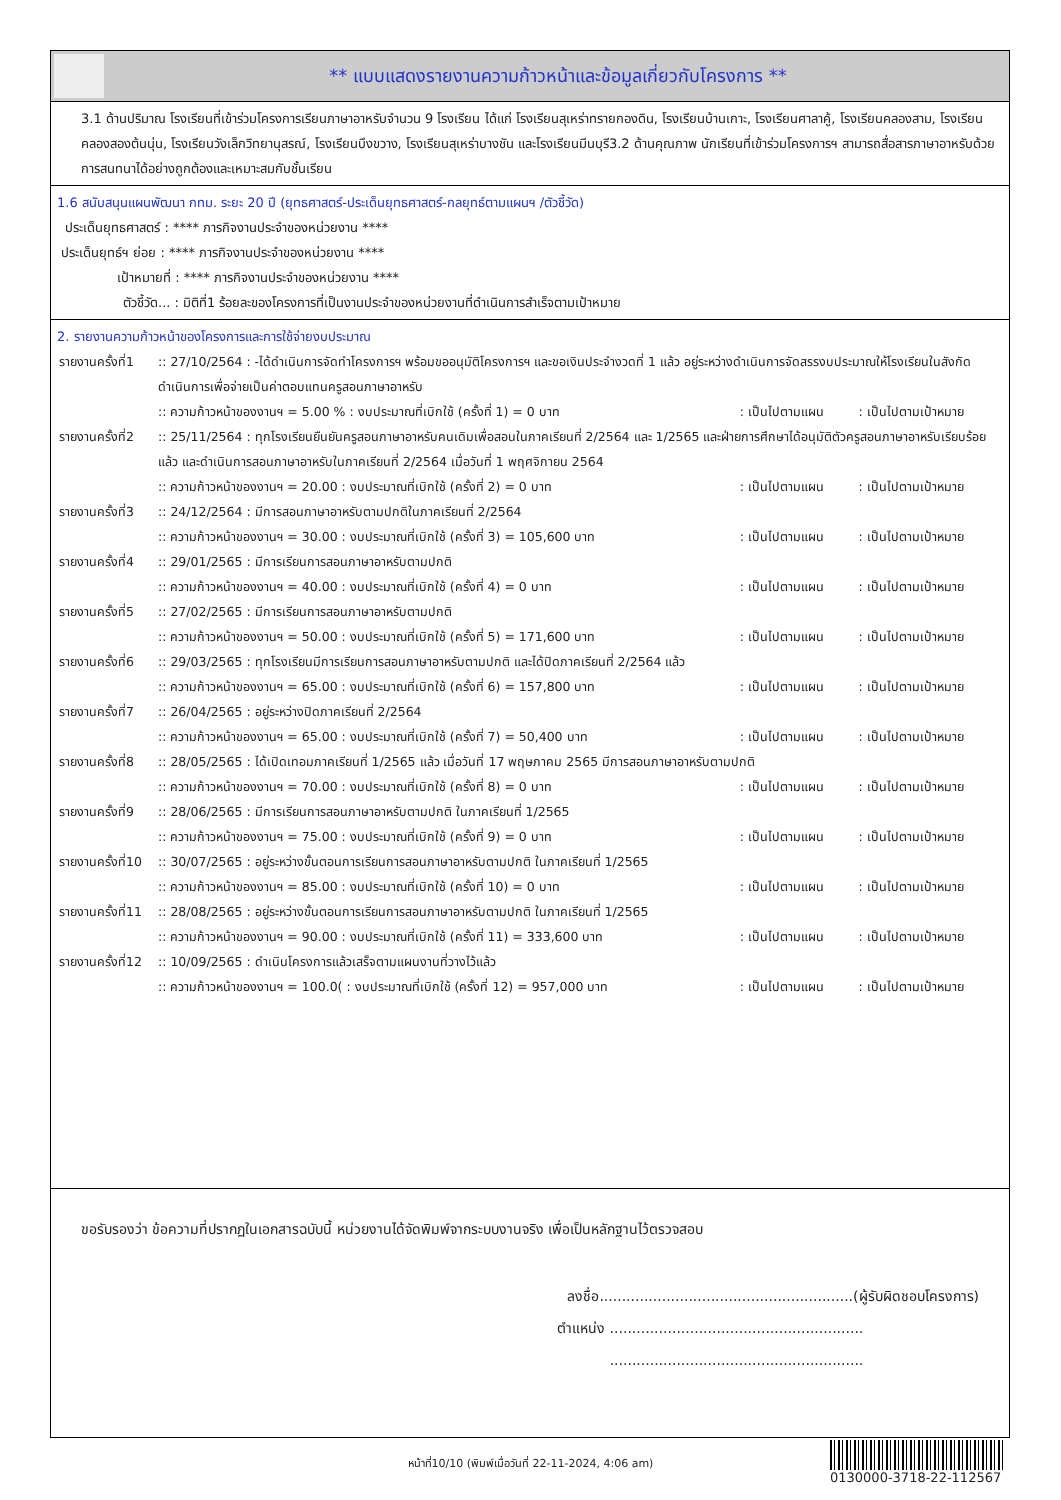** แบบแสดงรายงานความก้าวหน้าและข้อมูลเกี่ยวกับโครงการ **
3.1 ด้านปริมาณ โรงเรียนที่เข้าร่วมโครงการเรียนภาษาอาหรับจำนวน 9 โรงเรียน ได้แก่ โรงเรียนสุเหร่าทรายกองดิน, โรงเรียนบ้านเกาะ, โรงเรียนศาลาคู้, โรงเรียนคลองสาม, โรงเรียนคลองสองต้นนุ่น, โรงเรียนวังเล็กวิทยานุสรณ์, โรงเรียนบึงขวาง, โรงเรียนสุเหร่าบางชัน และโรงเรียนมีนบุรี3.2 ด้านคุณภาพ นักเรียนที่เข้าร่วมโครงการฯ สามารถสื่อสารภาษาอาหรับด้วยการสนทนาได้อย่างถูกต้องและเหมาะสมกับชั้นเรียน
1.6 สนับสนุนแผนพัฒนา กทม. ระยะ 20 ปี (ยุทธศาสตร์-ประเด็นยุทธศาสตร์-กลยุทธ์ตามแผนฯ /ตัวชี้วัด)
ประเด็นยุทธศาสตร์ : **** ภารกิจงานประจำของหน่วยงาน ****
ประเด็นยุทธ์ฯ ย่อย : **** ภารกิจงานประจำของหน่วยงาน ****
เป้าหมายที่ : **** ภารกิจงานประจำของหน่วยงาน ****
ตัวชี้วัด... : มิติที่1 ร้อยละของโครงการที่เป็นงานประจำของหน่วยงานที่ดำเนินการสำเร็จตามเป้าหมาย
2. รายงานความก้าวหน้าของโครงการและการใช้จ่ายงบประมาณ
| รายงานครั้งที่1 | :: 27/10/2564 : -ได้ดำเนินการจัดทำโครงการฯ พร้อมขออนุมัติโครงการฯ และขอเงินประจำงวดที่ 1 แล้ว อยู่ระหว่างดำเนินการจัดสรรงบประมาณให้โรงเรียนในสังกัดดำเนินการเพื่อจ่ายเป็นค่าตอบแทนครูสอนภาษาอาหรับ | | |
| | :: ความก้าวหน้าของงานฯ = 5.00 % : งบประมาณที่เบิกใช้ (ครั้งที่ 1) = 0 บาท | : เป็นไปตามแผน | : เป็นไปตามเป้าหมาย |
| รายงานครั้งที่2 | :: 25/11/2564 : ทุกโรงเรียนยืนยันครูสอนภาษาอาหรับคนเดิมเพื่อสอนในภาคเรียนที่ 2/2564 และ 1/2565 และฝ่ายการศึกษาได้อนุมัติตัวครูสอนภาษาอาหรับเรียบร้อยแล้ว และดำเนินการสอนภาษาอาหรับในภาคเรียนที่ 2/2564 เมื่อวันที่ 1 พฤศจิกายน 2564 | | |
| | :: ความก้าวหน้าของงานฯ = 20.00 : งบประมาณที่เบิกใช้ (ครั้งที่ 2) = 0 บาท | : เป็นไปตามแผน | : เป็นไปตามเป้าหมาย |
| รายงานครั้งที่3 | :: 24/12/2564 : มีการสอนภาษาอาหรับตามปกติในภาคเรียนที่ 2/2564 | | |
| | :: ความก้าวหน้าของงานฯ = 30.00 : งบประมาณที่เบิกใช้ (ครั้งที่ 3) = 105,600 บาท | : เป็นไปตามแผน | : เป็นไปตามเป้าหมาย |
| รายงานครั้งที่4 | :: 29/01/2565 : มีการเรียนการสอนภาษาอาหรับตามปกติ | | |
| | :: ความก้าวหน้าของงานฯ = 40.00 : งบประมาณที่เบิกใช้ (ครั้งที่ 4) = 0 บาท | : เป็นไปตามแผน | : เป็นไปตามเป้าหมาย |
| รายงานครั้งที่5 | :: 27/02/2565 : มีการเรียนการสอนภาษาอาหรับตามปกติ | | |
| | :: ความก้าวหน้าของงานฯ = 50.00 : งบประมาณที่เบิกใช้ (ครั้งที่ 5) = 171,600 บาท | : เป็นไปตามแผน | : เป็นไปตามเป้าหมาย |
| รายงานครั้งที่6 | :: 29/03/2565 : ทุกโรงเรียนมีการเรียนการสอนภาษาอาหรับตามปกติ และได้ปิดภาคเรียนที่ 2/2564 แล้ว | | |
| | :: ความก้าวหน้าของงานฯ = 65.00 : งบประมาณที่เบิกใช้ (ครั้งที่ 6) = 157,800 บาท | : เป็นไปตามแผน | : เป็นไปตามเป้าหมาย |
| รายงานครั้งที่7 | :: 26/04/2565 : อยู่ระหว่างปิดภาคเรียนที่ 2/2564 | | |
| | :: ความก้าวหน้าของงานฯ = 65.00 : งบประมาณที่เบิกใช้ (ครั้งที่ 7) = 50,400 บาท | : เป็นไปตามแผน | : เป็นไปตามเป้าหมาย |
| รายงานครั้งที่8 | :: 28/05/2565 : ได้เปิดเทอมภาคเรียนที่ 1/2565 แล้ว เมื่อวันที่ 17 พฤษภาคม 2565 มีการสอนภาษาอาหรับตามปกติ | | |
| | :: ความก้าวหน้าของงานฯ = 70.00 : งบประมาณที่เบิกใช้ (ครั้งที่ 8) = 0 บาท | : เป็นไปตามแผน | : เป็นไปตามเป้าหมาย |
| รายงานครั้งที่9 | :: 28/06/2565 : มีการเรียนการสอนภาษาอาหรับตามปกติ ในภาคเรียนที่ 1/2565 | | |
| | :: ความก้าวหน้าของงานฯ = 75.00 : งบประมาณที่เบิกใช้ (ครั้งที่ 9) = 0 บาท | : เป็นไปตามแผน | : เป็นไปตามเป้าหมาย |
| รายงานครั้งที่10 | :: 30/07/2565 : อยู่ระหว่างขั้นตอนการเรียนการสอนภาษาอาหรับตามปกติ ในภาคเรียนที่ 1/2565 | | |
| | :: ความก้าวหน้าของงานฯ = 85.00 : งบประมาณที่เบิกใช้ (ครั้งที่ 10) = 0 บาท | : เป็นไปตามแผน | : เป็นไปตามเป้าหมาย |
| รายงานครั้งที่11 | :: 28/08/2565 : อยู่ระหว่างขั้นตอนการเรียนการสอนภาษาอาหรับตามปกติ ในภาคเรียนที่ 1/2565 | | |
| | :: ความก้าวหน้าของงานฯ = 90.00 : งบประมาณที่เบิกใช้ (ครั้งที่ 11) = 333,600 บาท | : เป็นไปตามแผน | : เป็นไปตามเป้าหมาย |
| รายงานครั้งที่12 | :: 10/09/2565 : ดำเนินโครงการแล้วเสร็จตามแผนงานที่วางไว้แล้ว | | |
| | :: ความก้าวหน้าของงานฯ = 100.0( : งบประมาณที่เบิกใช้ (ครั้งที่ 12) = 957,000 บาท | : เป็นไปตามแผน | : เป็นไปตามเป้าหมาย |
ขอรับรองว่า ข้อความที่ปรากฏในเอกสารฉบับนี้ หน่วยงานได้จัดพิมพ์จากระบบงานจริง เพื่อเป็นหลักฐานไว้ตรวจสอบ
ลงชื่อ.........................................................(ผู้รับผิดชอบโครงการ)
ตำแหน่ง .........................................................
.........................................................
หน้าที่10/10 (พิมพ์เมื่อวันที่ 22-11-2024, 4:06 am)
0130000-3718-22-112567